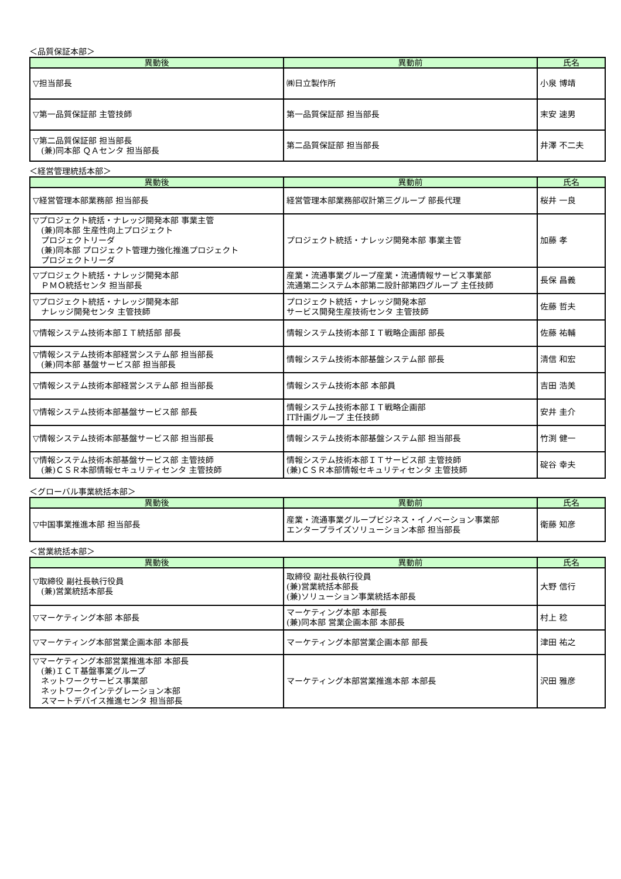＜品質保証本部＞
| 異動後 | 異動前 | 氏名 |
| --- | --- | --- |
| ▽担当部長 | ㈱日立製作所 | 小泉 博靖 |
| ▽第一品質保証部 主管技師 | 第一品質保証部 担当部長 | 末安 速男 |
| ▽第二品質保証部 担当部長 (兼)同本部 ＱＡセンタ 担当部長 | 第二品質保証部 担当部長 | 井澤 不二夫 |
＜経営管理統括本部＞
| 異動後 | 異動前 | 氏名 |
| --- | --- | --- |
| ▽経営管理本部業務部 担当部長 | 経営管理本部業務部収計第三グループ 部長代理 | 桜井 一良 |
| ▽プロジェクト統括・ナレッジ開発本部 事業主管 (兼)同本部 生産性向上プロジェクト プロジェクトリーダ (兼)同本部 プロジェクト管理力強化推進プロジェクト プロジェクトリーダ | プロジェクト統括・ナレッジ開発本部 事業主管 | 加藤 孝 |
| ▽プロジェクト統括・ナレッジ開発本部 ＰＭＯ統括センタ 担当部長 | 産業・流通事業グループ産業・流通情報サービス事業部 流通第二システム本部第二設計部第四グループ 主任技師 | 長保 昌義 |
| ▽プロジェクト統括・ナレッジ開発本部 ナレッジ開発センタ 主管技師 | プロジェクト統括・ナレッジ開発本部 サービス開発生産技術センタ 主管技師 | 佐藤 哲夫 |
| ▽情報システム技術本部ＩＴ統括部 部長 | 情報システム技術本部ＩＴ戦略企画部 部長 | 佐藤 祐輔 |
| ▽情報システム技術本部経営システム部 担当部長 (兼)同本部 基盤サービス部 担当部長 | 情報システム技術本部基盤システム部 部長 | 清信 和宏 |
| ▽情報システム技術本部経営システム部 担当部長 | 情報システム技術本部 本部員 | 吉田 浩美 |
| ▽情報システム技術本部基盤サービス部 部長 | 情報システム技術本部ＩＴ戦略企画部 IT計画グループ 主任技師 | 安井 圭介 |
| ▽情報システム技術本部基盤サービス部 担当部長 | 情報システム技術本部基盤システム部 担当部長 | 竹渕 健一 |
| ▽情報システム技術本部基盤サービス部 主管技師 (兼)ＣＳＲ本部情報セキュリティセンタ 主管技師 | 情報システム技術本部ＩＴサービス部 主管技師 (兼)ＣＳＲ本部情報セキュリティセンタ 主管技師 | 碇谷 幸夫 |
＜グローバル事業統括本部＞
| 異動後 | 異動前 | 氏名 |
| --- | --- | --- |
| ▽中国事業推進本部 担当部長 | 産業・流通事業グループビジネス・イノベーション事業部 エンタープライズソリューション本部 担当部長 | 衛藤 知彦 |
＜営業統括本部＞
| 異動後 | 異動前 | 氏名 |
| --- | --- | --- |
| ▽取締役 副社長執行役員 (兼)営業統括本部長 | 取締役 副社長執行役員 (兼)営業統括本部長 (兼)ソリューション事業統括本部長 | 大野 信行 |
| ▽マーケティング本部 本部長 | マーケティング本部 本部長 (兼)同本部 営業企画本部 本部長 | 村上 稔 |
| ▽マーケティング本部営業企画本部 本部長 | マーケティング本部営業企画本部 部長 | 津田 祐之 |
| ▽マーケティング本部営業推進本部 本部長 (兼)ＩＣＴ基盤事業グループ ネットワークサービス事業部 ネットワークインテグレーション本部 スマートデバイス推進センタ 担当部長 | マーケティング本部営業推進本部 本部長 | 沢田 雅彦 |